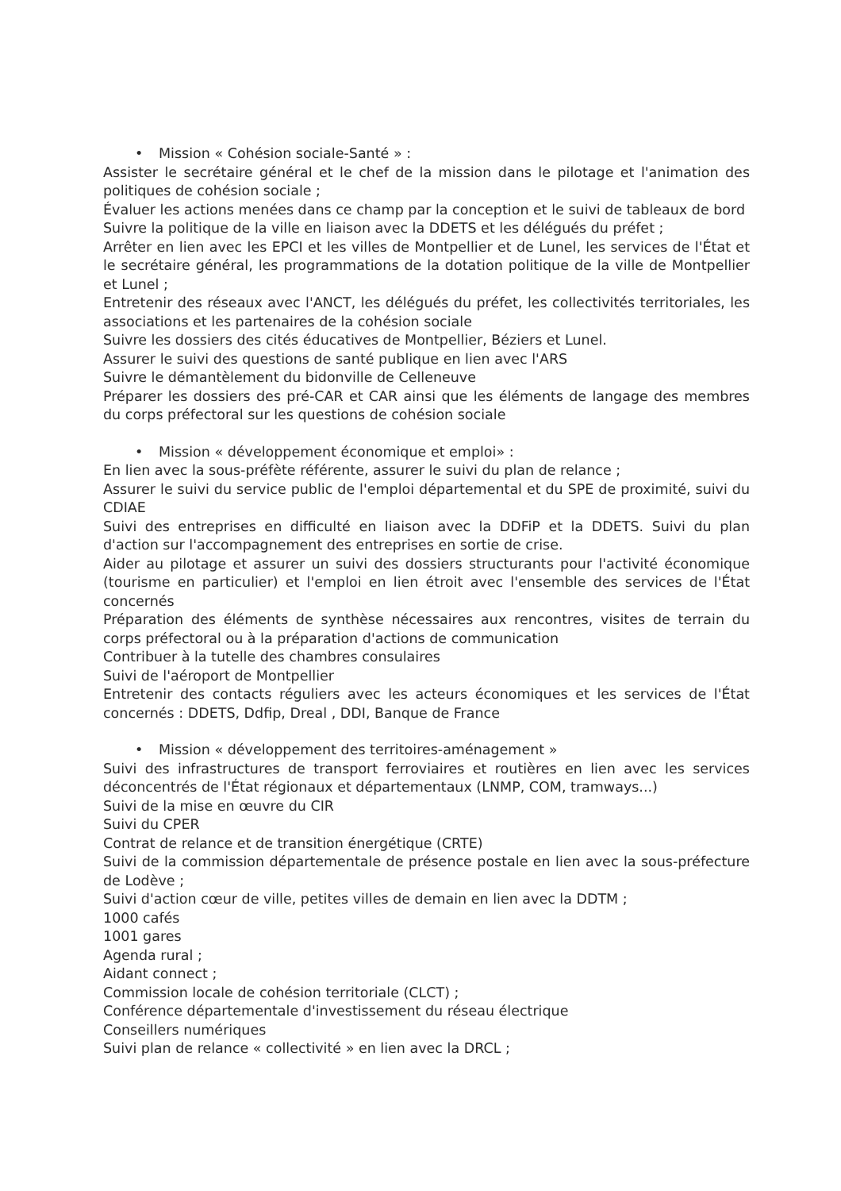• Mission « Cohésion sociale-Santé » :
Assister le secrétaire général et le chef de la mission dans le pilotage et l'animation des politiques de cohésion sociale ;
Évaluer les actions menées dans ce champ par la conception et le suivi de tableaux de bord
Suivre la politique de la ville en liaison avec la DDETS et les délégués du préfet ;
Arrêter en lien avec les EPCI et les villes de Montpellier et de Lunel, les services de l'État et le secrétaire général, les programmations de la dotation politique de la ville de Montpellier et Lunel ;
Entretenir des réseaux avec l'ANCT, les délégués du préfet, les collectivités territoriales, les associations et les partenaires de la cohésion sociale
Suivre les dossiers des cités éducatives de Montpellier, Béziers et Lunel.
Assurer le suivi des questions de santé publique en lien avec l'ARS
Suivre le démantèlement du bidonville de Celleneuve
Préparer les dossiers des pré-CAR et CAR ainsi que les éléments de langage des membres du corps préfectoral sur les questions de cohésion sociale
• Mission « développement économique et emploi» :
En lien avec la sous-préfète référente, assurer le suivi du plan de relance ;
Assurer le suivi du service public de l'emploi départemental et du SPE de proximité, suivi du CDIAE
Suivi des entreprises en difficulté en liaison avec la DDFiP et la DDETS. Suivi du plan d'action sur l'accompagnement des entreprises en sortie de crise.
Aider au pilotage et assurer un suivi des dossiers structurants pour l'activité économique (tourisme en particulier) et l'emploi en lien étroit avec l'ensemble des services de l'État concernés
Préparation des éléments de synthèse nécessaires aux rencontres, visites de terrain du corps préfectoral ou à la préparation d'actions de communication
Contribuer à la tutelle des chambres consulaires
Suivi de l'aéroport de Montpellier
Entretenir des contacts réguliers avec les acteurs économiques et les services de l'État concernés : DDETS, Ddfip, Dreal , DDI, Banque de France
• Mission « développement des territoires-aménagement »
Suivi des infrastructures de transport ferroviaires et routières en lien avec les services déconcentrés de l'État régionaux et départementaux (LNMP, COM, tramways...)
Suivi de la mise en œuvre du CIR
Suivi du CPER
Contrat de relance et de transition énergétique (CRTE)
Suivi de la commission départementale de présence postale en lien avec la sous-préfecture de Lodève ;
Suivi d'action cœur de ville, petites villes de demain en lien avec la DDTM ;
1000 cafés
1001 gares
Agenda rural ;
Aidant connect ;
Commission locale de cohésion territoriale (CLCT) ;
Conférence départementale d'investissement du réseau électrique
Conseillers numériques
Suivi plan de relance « collectivité » en lien avec la DRCL ;